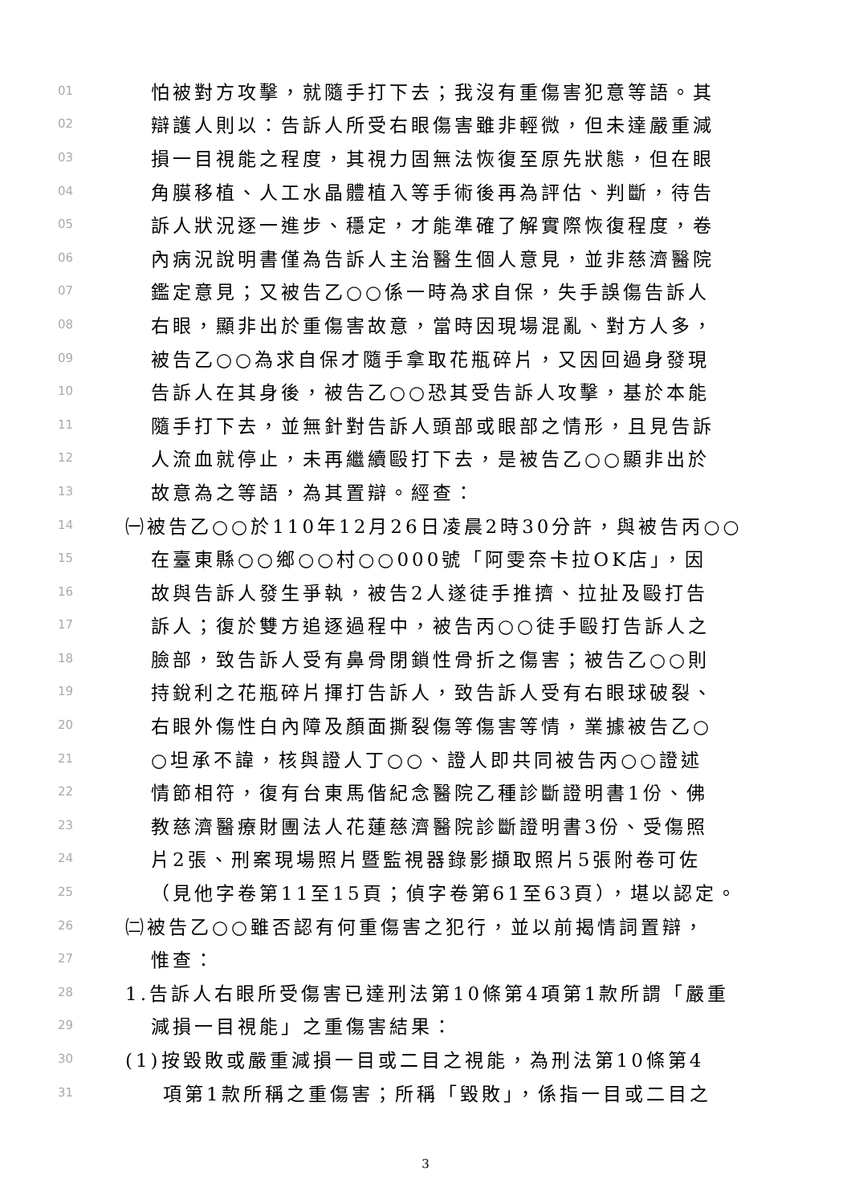01 怕被對方攻擊，就隨手打下去；我沒有重傷害犯意等語。其
02 辯護人則以：告訴人所受右眼傷害雖非輕微，但未達嚴重減
03 損一目視能之程度，其視力固無法恢復至原先狀態，但在眼
04 角膜移植、人工水晶體植入等手術後再為評估、判斷，待告
05 訴人狀況逐一進步、穩定，才能準確了解實際恢復程度，卷
06 內病況說明書僅為告訴人主治醫生個人意見，並非慈濟醫院
07 鑑定意見；又被告乙○○係一時為求自保，失手誤傷告訴人
08 右眼，顯非出於重傷害故意，當時因現場混亂、對方人多，
09 被告乙○○為求自保才隨手拿取花瓶碎片，又因回過身發現
10 告訴人在其身後，被告乙○○恐其受告訴人攻擊，基於本能
11 隨手打下去，並無針對告訴人頭部或眼部之情形，且見告訴
12 人流血就停止，未再繼續毆打下去，是被告乙○○顯非出於
13 故意為之等語，為其置辯。經查：
14 ㈠被告乙○○於110年12月26日凌晨2時30分許，與被告丙○○
15 在臺東縣○○鄉○○村○○000號「阿雯奈卡拉OK店」，因
16 故與告訴人發生爭執，被告2人遂徒手推擠、拉扯及毆打告
17 訴人；復於雙方追逐過程中，被告丙○○徒手毆打告訴人之
18 臉部，致告訴人受有鼻骨閉鎖性骨折之傷害；被告乙○○則
19 持銳利之花瓶碎片揮打告訴人，致告訴人受有右眼球破裂、
20 右眼外傷性白內障及顏面撕裂傷等傷害等情，業據被告乙○
21 ○坦承不諱，核與證人丁○○、證人即共同被告丙○○證述
22 情節相符，復有台東馬偕紀念醫院乙種診斷證明書1份、佛
23 教慈濟醫療財團法人花蓮慈濟醫院診斷證明書3份、受傷照
24 片2張、刑案現場照片暨監視器錄影擷取照片5張附卷可佐
25 （見他字卷第11至15頁；偵字卷第61至63頁），堪以認定。
26 ㈡被告乙○○雖否認有何重傷害之犯行，並以前揭情詞置辯，
27 惟查：
28 1.告訴人右眼所受傷害已達刑法第10條第4項第1款所謂「嚴重
29 減損一目視能」之重傷害結果：
30 (1)按毀敗或嚴重減損一目或二目之視能，為刑法第10條第4
31 項第1款所稱之重傷害；所稱「毀敗」，係指一目或二目之
3